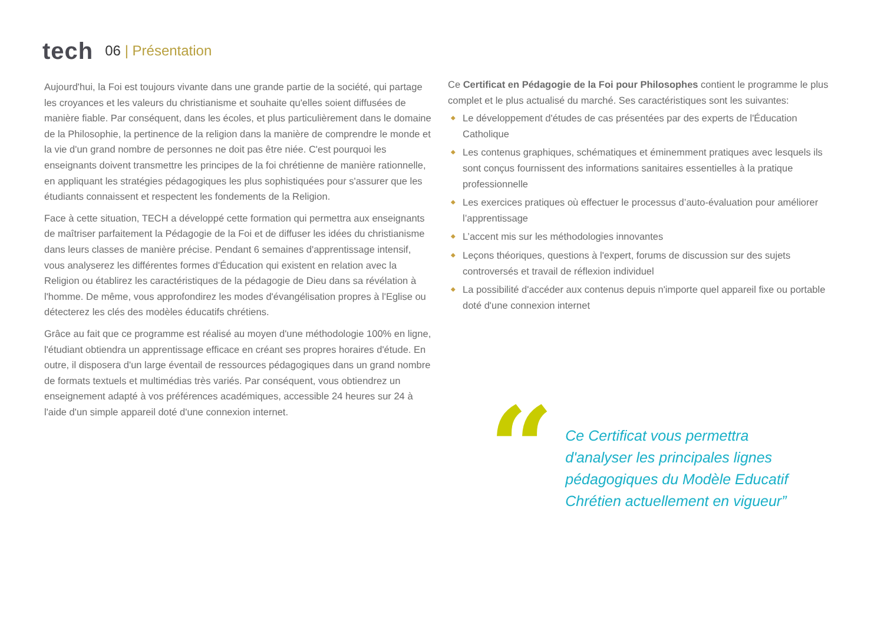tech 06 | Présentation
Aujourd'hui, la Foi est toujours vivante dans une grande partie de la société, qui partage les croyances et les valeurs du christianisme et souhaite qu'elles soient diffusées de manière fiable. Par conséquent, dans les écoles, et plus particulièrement dans le domaine de la Philosophie, la pertinence de la religion dans la manière de comprendre le monde et la vie d'un grand nombre de personnes ne doit pas être niée. C'est pourquoi les enseignants doivent transmettre les principes de la foi chrétienne de manière rationnelle, en appliquant les stratégies pédagogiques les plus sophistiquées pour s'assurer que les étudiants connaissent et respectent les fondements de la Religion.
Face à cette situation, TECH a développé cette formation qui permettra aux enseignants de maîtriser parfaitement la Pédagogie de la Foi et de diffuser les idées du christianisme dans leurs classes de manière précise. Pendant 6 semaines d'apprentissage intensif, vous analyserez les différentes formes d'Éducation qui existent en relation avec la Religion ou établirez les caractéristiques de la pédagogie de Dieu dans sa révélation à l'homme. De même, vous approfondirez les modes d'évangélisation propres à l'Eglise ou détecterez les clés des modèles éducatifs chrétiens.
Grâce au fait que ce programme est réalisé au moyen d'une méthodologie 100% en ligne, l'étudiant obtiendra un apprentissage efficace en créant ses propres horaires d'étude. En outre, il disposera d'un large éventail de ressources pédagogiques dans un grand nombre de formats textuels et multimédias très variés. Par conséquent, vous obtiendrez un enseignement adapté à vos préférences académiques, accessible 24 heures sur 24 à l'aide d'un simple appareil doté d'une connexion internet.
Ce Certificat en Pédagogie de la Foi pour Philosophes contient le programme le plus complet et le plus actualisé du marché. Ses caractéristiques sont les suivantes:
◆ Le développement d'études de cas présentées par des experts de l'Éducation Catholique
◆ Les contenus graphiques, schématiques et éminemment pratiques avec lesquels ils sont conçus fournissent des informations sanitaires essentielles à la pratique professionnelle
◆ Les exercices pratiques où effectuer le processus d’auto-évaluation pour améliorer l’apprentissage
◆ L’accent mis sur les méthodologies innovantes
◆ Leçons théoriques, questions à l'expert, forums de discussion sur des sujets controversés et travail de réflexion individuel
◆ La possibilité d'accéder aux contenus depuis n'importe quel appareil fixe ou portable doté d'une connexion internet
“
Ce Certificat vous permettra d'analyser les principales lignes pédagogiques du Modèle Educatif Chrétien actuellement en vigueur”